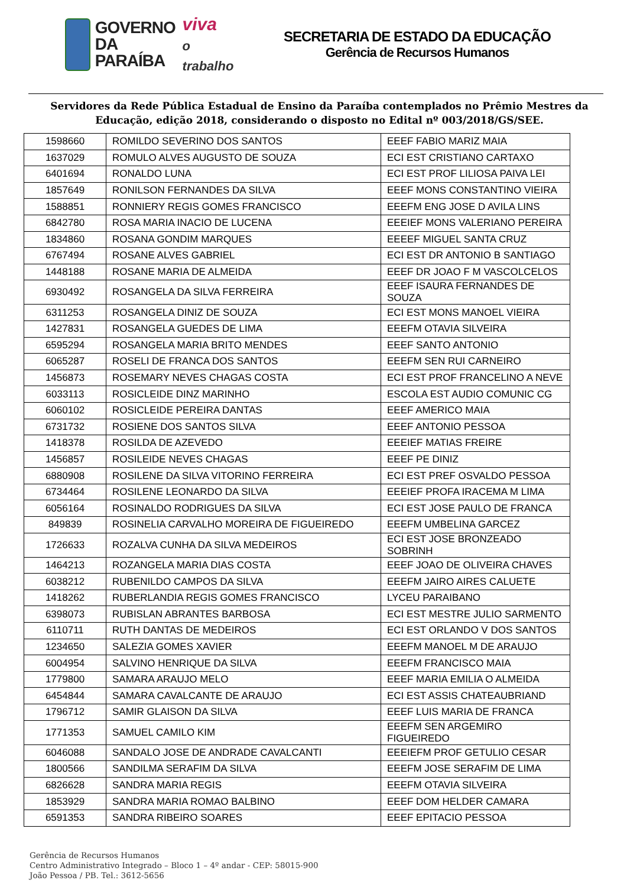GOVERNO
DA PARAÍBA
viva
o trabalho
SECRETARIA DE ESTADO DA EDUCAÇÃO
Gerência de Recursos Humanos
Servidores da Rede Pública Estadual de Ensino da Paraíba contemplados no Prêmio Mestres da Educação, edição 2018, considerando o disposto no Edital nº 003/2018/GS/SEE.
| 1598660 | ROMILDO SEVERINO DOS SANTOS | EEEF FABIO MARIZ MAIA |
| 1637029 | ROMULO ALVES AUGUSTO DE SOUZA | ECI EST CRISTIANO CARTAXO |
| 6401694 | RONALDO LUNA | ECI EST PROF LILIOSA PAIVA LEI |
| 1857649 | RONILSON FERNANDES DA SILVA | EEEF MONS CONSTANTINO VIEIRA |
| 1588851 | RONNIERY REGIS GOMES FRANCISCO | EEEFM ENG JOSE D AVILA LINS |
| 6842780 | ROSA MARIA INACIO DE LUCENA | EEEIEF MONS VALERIANO PEREIRA |
| 1834860 | ROSANA GONDIM MARQUES | EEEEF MIGUEL SANTA CRUZ |
| 6767494 | ROSANE ALVES GABRIEL | ECI EST DR ANTONIO B SANTIAGO |
| 1448188 | ROSANE MARIA DE ALMEIDA | EEEF DR JOAO F M VASCOLCELOS |
| 6930492 | ROSANGELA DA SILVA FERREIRA | EEEF ISAURA FERNANDES DE SOUZA |
| 6311253 | ROSANGELA DINIZ DE SOUZA | ECI EST MONS MANOEL VIEIRA |
| 1427831 | ROSANGELA GUEDES DE LIMA | EEEFM OTAVIA SILVEIRA |
| 6595294 | ROSANGELA MARIA BRITO MENDES | EEEF SANTO ANTONIO |
| 6065287 | ROSELI DE FRANCA DOS SANTOS | EEEFM SEN RUI CARNEIRO |
| 1456873 | ROSEMARY NEVES CHAGAS COSTA | ECI EST PROF FRANCELINO A NEVE |
| 6033113 | ROSICLEIDE DINZ MARINHO | ESCOLA EST AUDIO COMUNIC CG |
| 6060102 | ROSICLEIDE PEREIRA DANTAS | EEEF AMERICO MAIA |
| 6731732 | ROSIENE DOS SANTOS SILVA | EEEF ANTONIO PESSOA |
| 1418378 | ROSILDA DE AZEVEDO | EEEIEF MATIAS FREIRE |
| 1456857 | ROSILEIDE NEVES CHAGAS | EEEF PE DINIZ |
| 6880908 | ROSILENE DA SILVA VITORINO FERREIRA | ECI EST PREF OSVALDO PESSOA |
| 6734464 | ROSILENE LEONARDO DA SILVA | EEEIEF PROFA IRACEMA M LIMA |
| 6056164 | ROSINALDO RODRIGUES DA SILVA | ECI EST JOSE PAULO DE FRANCA |
| 849839 | ROSINELIA CARVALHO MOREIRA DE FIGUEIREDO | EEEFM UMBELINA GARCEZ |
| 1726633 | ROZALVA CUNHA DA SILVA MEDEIROS | ECI EST JOSE BRONZEADO SOBRINH |
| 1464213 | ROZANGELA MARIA DIAS COSTA | EEEF JOAO DE OLIVEIRA CHAVES |
| 6038212 | RUBENILDO CAMPOS DA SILVA | EEEFM JAIRO AIRES CALUETE |
| 1418262 | RUBERLANDIA REGIS GOMES FRANCISCO | LYCEU PARAIBANO |
| 6398073 | RUBISLAN ABRANTES BARBOSA | ECI EST MESTRE JULIO SARMENTO |
| 6110711 | RUTH DANTAS DE MEDEIROS | ECI EST ORLANDO V DOS SANTOS |
| 1234650 | SALEZIA GOMES XAVIER | EEEFM MANOEL M DE ARAUJO |
| 6004954 | SALVINO HENRIQUE DA SILVA | EEEFM FRANCISCO MAIA |
| 1779800 | SAMARA ARAUJO MELO | EEEF MARIA EMILIA O ALMEIDA |
| 6454844 | SAMARA CAVALCANTE DE ARAUJO | ECI EST ASSIS CHATEAUBRIAND |
| 1796712 | SAMIR GLAISON DA SILVA | EEEF LUIS MARIA DE FRANCA |
| 1771353 | SAMUEL CAMILO KIM | EEEFM SEN ARGEMIRO FIGUEIREDO |
| 6046088 | SANDALO JOSE DE ANDRADE CAVALCANTI | EEEIEFM PROF GETULIO CESAR |
| 1800566 | SANDILMA SERAFIM DA SILVA | EEEFM JOSE SERAFIM DE LIMA |
| 6826628 | SANDRA MARIA REGIS | EEEFM OTAVIA SILVEIRA |
| 1853929 | SANDRA MARIA ROMAO BALBINO | EEEF DOM HELDER CAMARA |
| 6591353 | SANDRA RIBEIRO SOARES | EEEF EPITACIO PESSOA |
Gerência de Recursos Humanos
Centro Administrativo Integrado – Bloco 1 – 4º andar - CEP: 58015-900
João Pessoa / PB. Tel.: 3612-5656